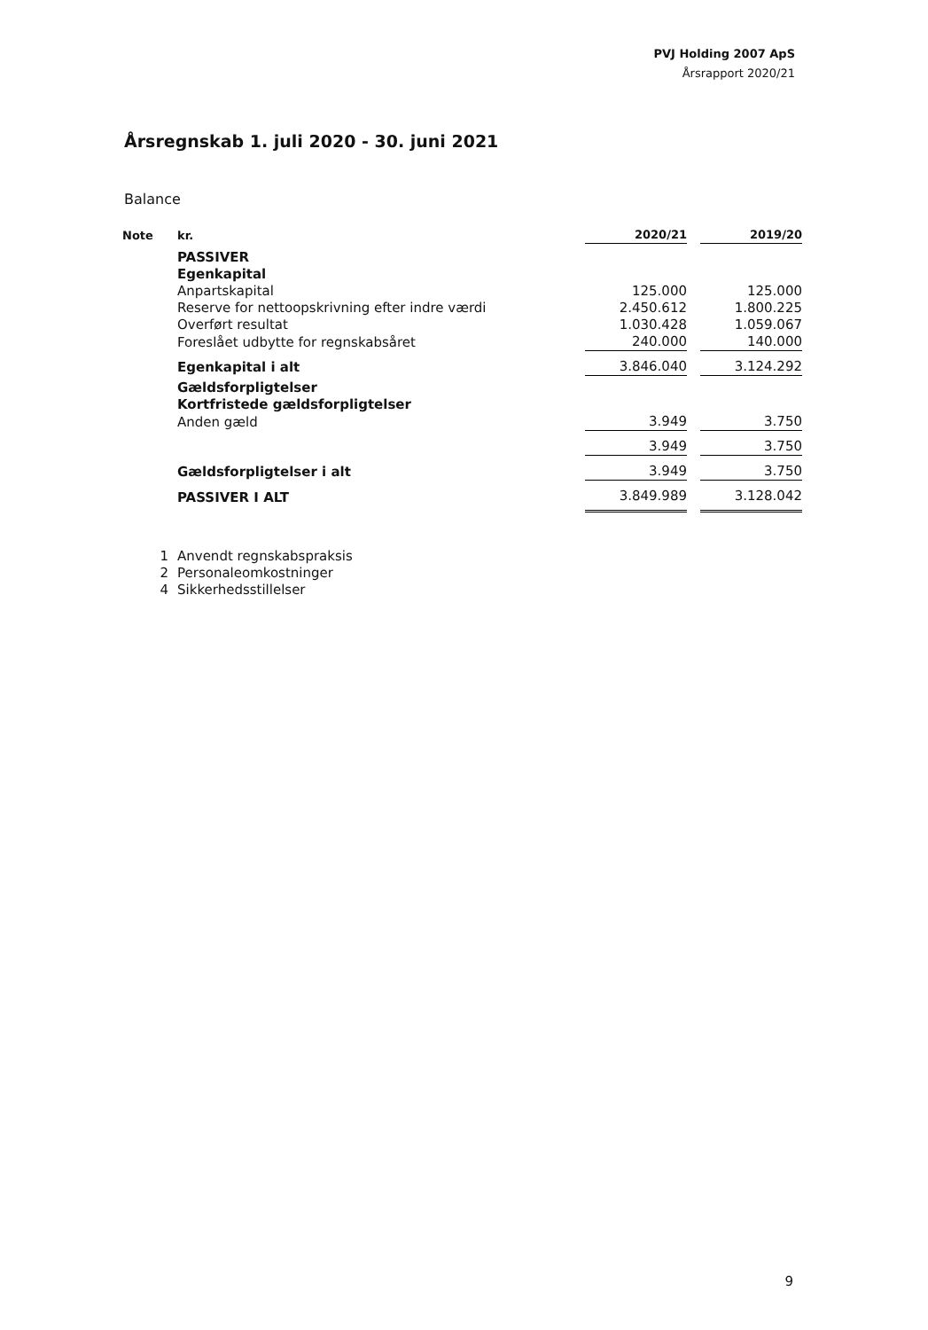PVJ Holding 2007 ApS
Årsrapport 2020/21
Årsregnskab 1. juli 2020 - 30. juni 2021
Balance
| Note | kr. | 2020/21 | | 2019/20 |
| --- | --- | --- | --- | --- |
| | PASSIVER | | | |
| | Egenkapital | | | |
| | Anpartskapital | 125.000 | | 125.000 |
| | Reserve for nettoopskrivning efter indre værdi | 2.450.612 | | 1.800.225 |
| | Overført resultat | 1.030.428 | | 1.059.067 |
| | Foreslået udbytte for regnskabsåret | 240.000 | | 140.000 |
| | Egenkapital i alt | 3.846.040 | | 3.124.292 |
| | Gældsforpligtelser | | | |
| | Kortfristede gældsforpligtelser | | | |
| | Anden gæld | 3.949 | | 3.750 |
| | | 3.949 | | 3.750 |
| | Gældsforpligtelser i alt | 3.949 | | 3.750 |
| | PASSIVER I ALT | 3.849.989 | | 3.128.042 |
| 1 | Anvendt regnskabspraksis | | | |
| 2 | Personaleomkostninger | | | |
| 4 | Sikkerhedsstillelser | | | |
9